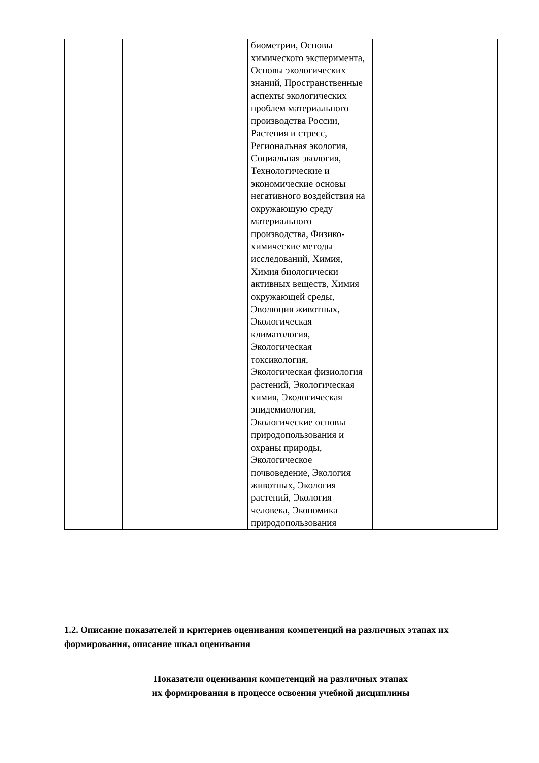| | | биометрии, Основы химического эксперимента, Основы экологических знаний, Пространственные аспекты экологических проблем материального производства России, Растения и стресс, Региональная экология, Социальная экология, Технологические и экономические основы негативного воздействия на окружающую среду материального производства, Физико-химические методы исследований, Химия, Химия биологически активных веществ, Химия окружающей среды, Эволюция животных, Экологическая климатология, Экологическая токсикология, Экологическая физиология растений, Экологическая химия, Экологическая эпидемиология, Экологические основы природопользования и охраны природы, Экологическое почвоведение, Экология животных, Экология растений, Экология человека, Экономика природопользования | |
1.2. Описание показателей и критериев оценивания компетенций на различных этапах их формирования, описание шкал оценивания
Показатели оценивания компетенций на различных этапах
их формирования в процессе освоения учебной дисциплины